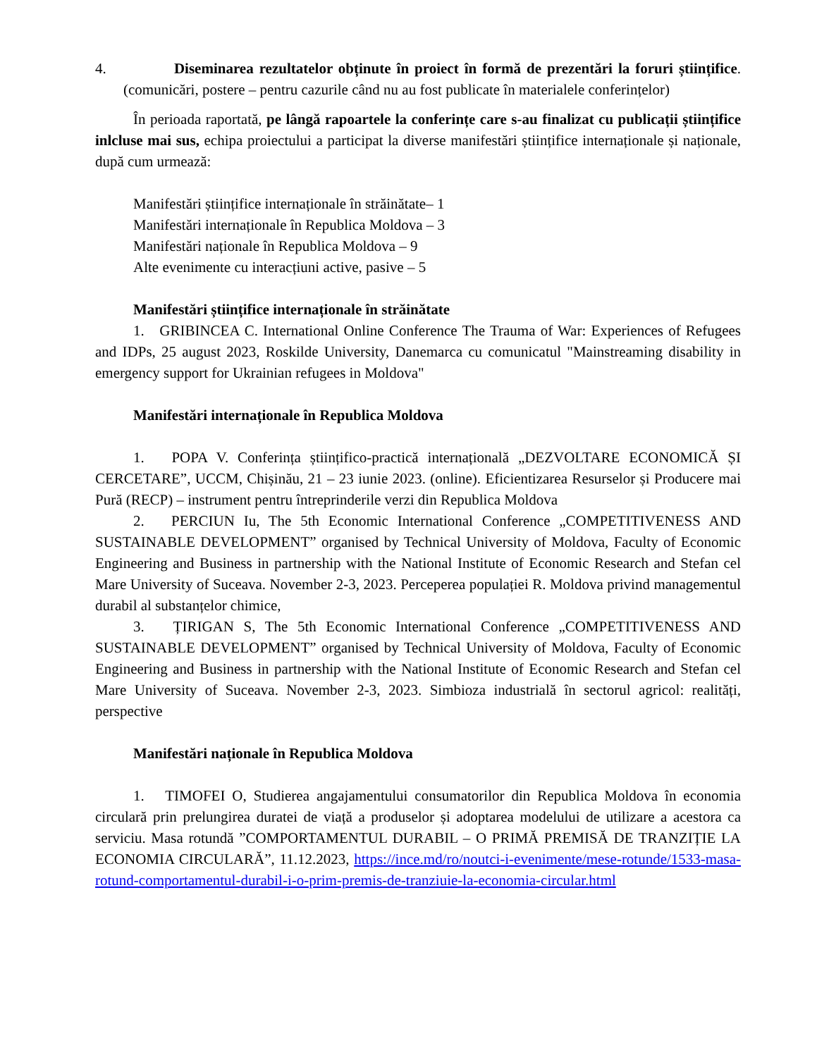4. Diseminarea rezultatelor obținute în proiect în formă de prezentări la foruri științifice. (comunicări, postere – pentru cazurile când nu au fost publicate în materialele conferințelor)
În perioada raportată, pe lângă rapoartele la conferințe care s-au finalizat cu publicații științifice inlcluse mai sus, echipa proiectului a participat la diverse manifestări științifice internaționale și naționale, după cum urmează:
Manifestări științifice internaționale în străinătate– 1
Manifestări internaționale în Republica Moldova – 3
Manifestări naționale în Republica Moldova – 9
Alte evenimente cu interacțiuni active, pasive – 5
Manifestări științifice internaționale în străinătate
1. GRIBINCEA C. International Online Conference The Trauma of War: Experiences of Refugees and IDPs, 25 august 2023, Roskilde University, Danemarca cu comunicatul "Mainstreaming disability in emergency support for Ukrainian refugees in Moldova"
Manifestări internaționale în Republica Moldova
1. POPA V. Conferința științifico-practică internațională „DEZVOLTARE ECONOMICĂ ȘI CERCETARE”, UCCM, Chișinău, 21 – 23 iunie 2023. (online). Eficientizarea Resurselor și Producere mai Pură (RECP) – instrument pentru întreprinderile verzi din Republica Moldova
2. PERCIUN Iu, The 5th Economic International Conference „COMPETITIVENESS AND SUSTAINABLE DEVELOPMENT” organised by Technical University of Moldova, Faculty of Economic Engineering and Business in partnership with the National Institute of Economic Research and Stefan cel Mare University of Suceava. November 2-3, 2023. Perceperea populației R. Moldova privind managementul durabil al substanțelor chimice,
3. ȚIRIGAN S, The 5th Economic International Conference „COMPETITIVENESS AND SUSTAINABLE DEVELOPMENT” organised by Technical University of Moldova, Faculty of Economic Engineering and Business in partnership with the National Institute of Economic Research and Stefan cel Mare University of Suceava. November 2-3, 2023. Simbioza industrială în sectorul agricol: realități, perspective
Manifestări naționale în Republica Moldova
1. TIMOFEI O, Studierea angajamentului consumatorilor din Republica Moldova în economia circulară prin prelungirea duratei de viață a produselor și adoptarea modelului de utilizare a acestora ca serviciu. Masa rotundă ”COMPORTAMENTUL DURABIL – O PRIMĂ PREMISĂ DE TRANZIȚIE LA ECONOMIA CIRCULARĂ”, 11.12.2023, https://ince.md/ro/noutci-i-evenimente/mese-rotunde/1533-masa-rotund-comportamentul-durabil-i-o-prim-premis-de-tranziuie-la-economia-circular.html